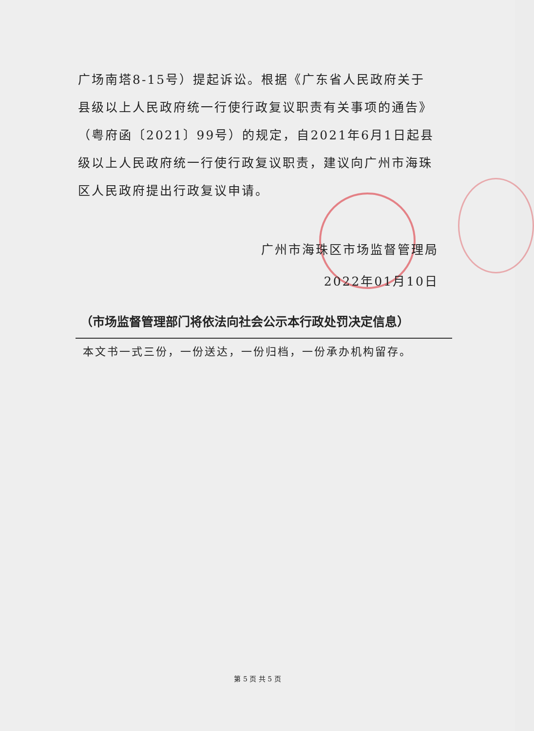广场南塔8-15号）提起诉讼。根据《广东省人民政府关于县级以上人民政府统一行使行政复议职责有关事项的通告》（粤府函〔2021〕99号）的规定，自2021年6月1日起县级以上人民政府统一行使行政复议职责，建议向广州市海珠区人民政府提出行政复议申请。
广州市海珠区市场监督管理局
2022年01月10日
（市场监督管理部门将依法向社会公示本行政处罚决定信息）
本文书一式三份，一份送达，一份归档，一份承办机构留存。
第 5 页 共 5 页